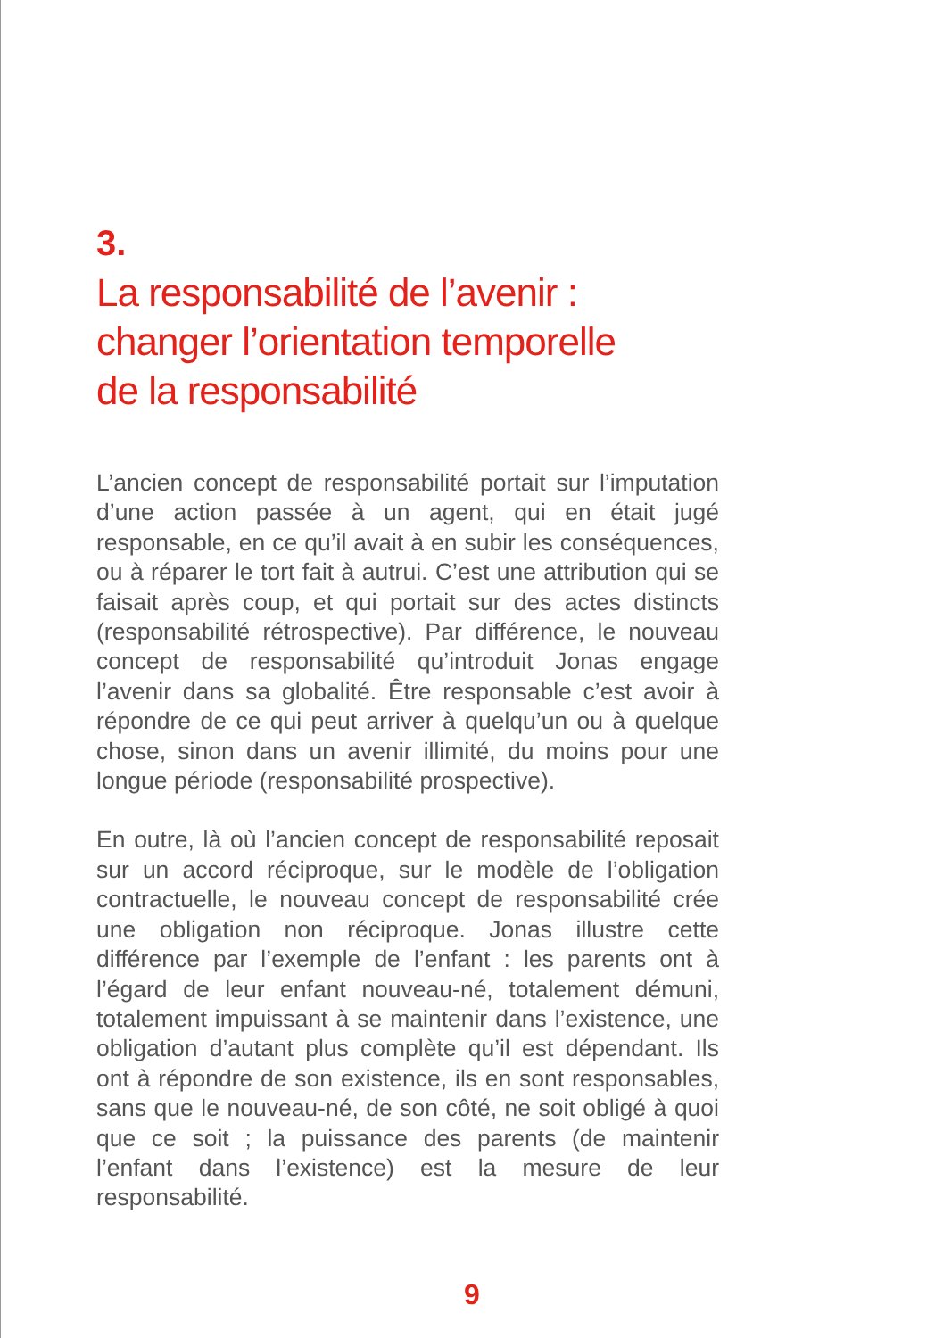3.
La responsabilité de l’avenir :
changer l’orientation temporelle
de la responsabilité
L’ancien concept de responsabilité portait sur l’imputation d’une action passée à un agent, qui en était jugé responsable, en ce qu’il avait à en subir les conséquences, ou à réparer le tort fait à autrui. C’est une attribution qui se faisait après coup, et qui portait sur des actes distincts (responsabilité rétrospective). Par différence, le nouveau concept de responsabilité qu’introduit Jonas engage l’avenir dans sa globalité. Être responsable c’est avoir à répondre de ce qui peut arriver à quelqu’un ou à quelque chose, sinon dans un avenir illimité, du moins pour une longue période (responsabilité prospective).
En outre, là où l’ancien concept de responsabilité reposait sur un accord réciproque, sur le modèle de l’obligation contractuelle, le nouveau concept de responsabilité crée une obligation non réciproque. Jonas illustre cette différence par l’exemple de l’enfant : les parents ont à l’égard de leur enfant nouveau-né, totalement démuni, totalement impuissant à se maintenir dans l’existence, une obligation d’autant plus complète qu’il est dépendant. Ils ont à répondre de son existence, ils en sont responsables, sans que le nouveau-né, de son côté, ne soit obligé à quoi que ce soit ; la puissance des parents (de maintenir l’enfant dans l’existence) est la mesure de leur responsabilité.
9